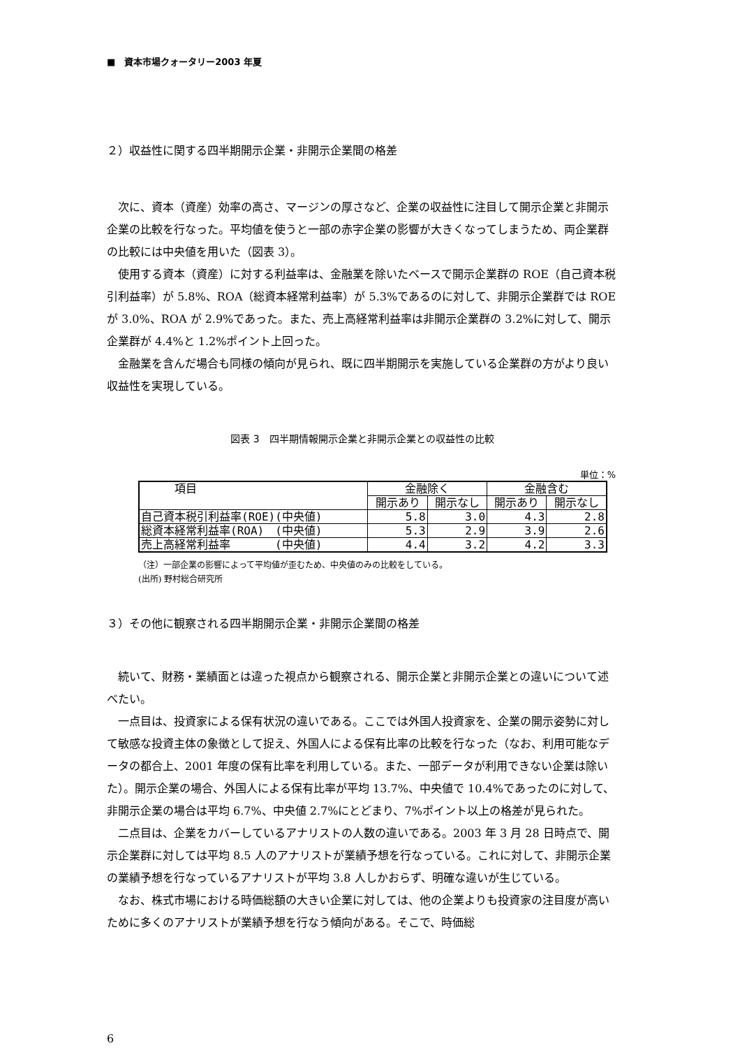■　資本市場クォータリー2003 年夏
２）収益性に関する四半期開示企業・非開示企業間の格差
次に、資本（資産）効率の高さ、マージンの厚さなど、企業の収益性に注目して開示企業と非開示企業の比較を行なった。平均値を使うと一部の赤字企業の影響が大きくなってしまうため、両企業群の比較には中央値を用いた（図表 3）。
使用する資本（資産）に対する利益率は、金融業を除いたベースで開示企業群の ROE（自己資本税引利益率）が 5.8%、ROA（総資本経常利益率）が 5.3%であるのに対して、非開示企業群では ROE が 3.0%、ROA が 2.9%であった。また、売上高経常利益率は非開示企業群の 3.2%に対して、開示企業群が 4.4%と 1.2%ポイント上回った。
金融業を含んだ場合も同様の傾向が見られ、既に四半期開示を実施している企業群の方がより良い収益性を実現している。
図表 3　四半期情報開示企業と非開示企業との収益性の比較
単位：%
| 項目 | 金融除く | | 金融含む | |
| --- | --- | --- | --- | --- |
| | 開示あり | 開示なし | 開示あり | 開示なし |
| 自己資本税引利益率(ROE)(中央値) | 5.8 | 3.0 | 4.3 | 2.8 |
| 総資本経常利益率(ROA) (中央値) | 5.3 | 2.9 | 3.9 | 2.6 |
| 売上高経常利益率 (中央値) | 4.4 | 3.2 | 4.2 | 3.3 |
（注）一部企業の影響によって平均値が歪むため、中央値のみの比較をしている。
(出所) 野村総合研究所
３）その他に観察される四半期開示企業・非開示企業間の格差
続いて、財務・業績面とは違った視点から観察される、開示企業と非開示企業との違いについて述べたい。
一点目は、投資家による保有状況の違いである。ここでは外国人投資家を、企業の開示姿勢に対して敏感な投資主体の象徴として捉え、外国人による保有比率の比較を行なった（なお、利用可能なデータの都合上、2001 年度の保有比率を利用している。また、一部データが利用できない企業は除いた）。開示企業の場合、外国人による保有比率が平均 13.7%、中央値で 10.4%であったのに対して、非開示企業の場合は平均 6.7%、中央値 2.7%にとどまり、7%ポイント以上の格差が見られた。
二点目は、企業をカバーしているアナリストの人数の違いである。2003 年 3 月 28 日時点で、開示企業群に対しては平均 8.5 人のアナリストが業績予想を行なっている。これに対して、非開示企業の業績予想を行なっているアナリストが平均 3.8 人しかおらず、明確な違いが生じている。
なお、株式市場における時価総額の大きい企業に対しては、他の企業よりも投資家の注目度が高いために多くのアナリストが業績予想を行なう傾向がある。そこで、時価総
6